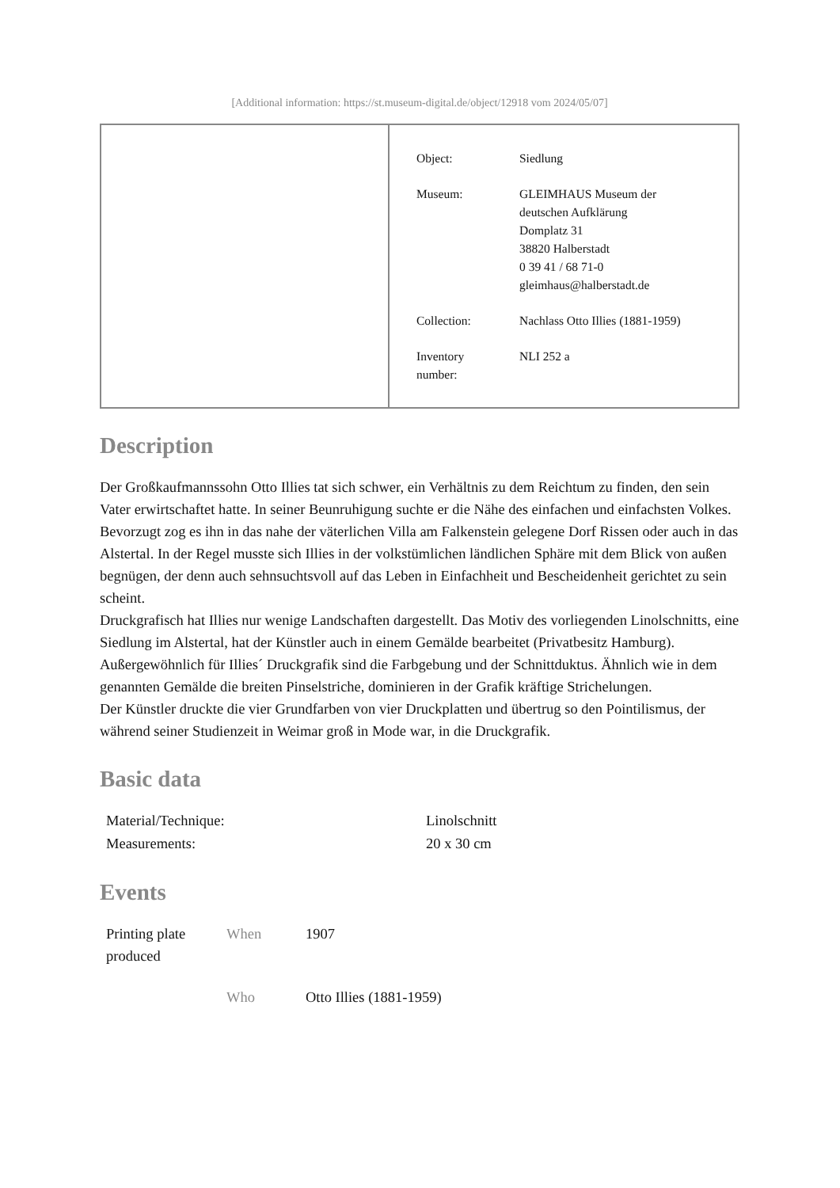[Additional information: https://st.museum-digital.de/object/12918 vom 2024/05/07]
| Object: | Siedlung |
| Museum: | GLEIMHAUS Museum der deutschen Aufklärung Domplatz 31 38820 Halberstadt 0 39 41 / 68 71-0 gleimhaus@halberstadt.de |
| Collection: | Nachlass Otto Illies (1881-1959) |
| Inventory number: | NLI 252 a |
Description
Der Großkaufmannssohn Otto Illies tat sich schwer, ein Verhältnis zu dem Reichtum zu finden, den sein Vater erwirtschaftet hatte. In seiner Beunruhigung suchte er die Nähe des einfachen und einfachsten Volkes. Bevorzugt zog es ihn in das nahe der väterlichen Villa am Falkenstein gelegene Dorf Rissen oder auch in das Alstertal. In der Regel musste sich Illies in der volkstümlichen ländlichen Sphäre mit dem Blick von außen begnügen, der denn auch sehnsuchtsvoll auf das Leben in Einfachheit und Bescheidenheit gerichtet zu sein scheint.
Druckgrafisch hat Illies nur wenige Landschaften dargestellt. Das Motiv des vorliegenden Linolschnitts, eine Siedlung im Alstertal, hat der Künstler auch in einem Gemälde bearbeitet (Privatbesitz Hamburg).
Außergewöhnlich für Illies´ Druckgrafik sind die Farbgebung und der Schnittduktus. Ähnlich wie in dem genannten Gemälde die breiten Pinselstriche, dominieren in der Grafik kräftige Strichelungen.
Der Künstler druckte die vier Grundfarben von vier Druckplatten und übertrug so den Pointilismus, der während seiner Studienzeit in Weimar groß in Mode war, in die Druckgrafik.
Basic data
| Material/Technique: | Linolschnitt |
| Measurements: | 20 x 30 cm |
Events
| Printing plate produced | When | 1907 |
| | Who | Otto Illies (1881-1959) |